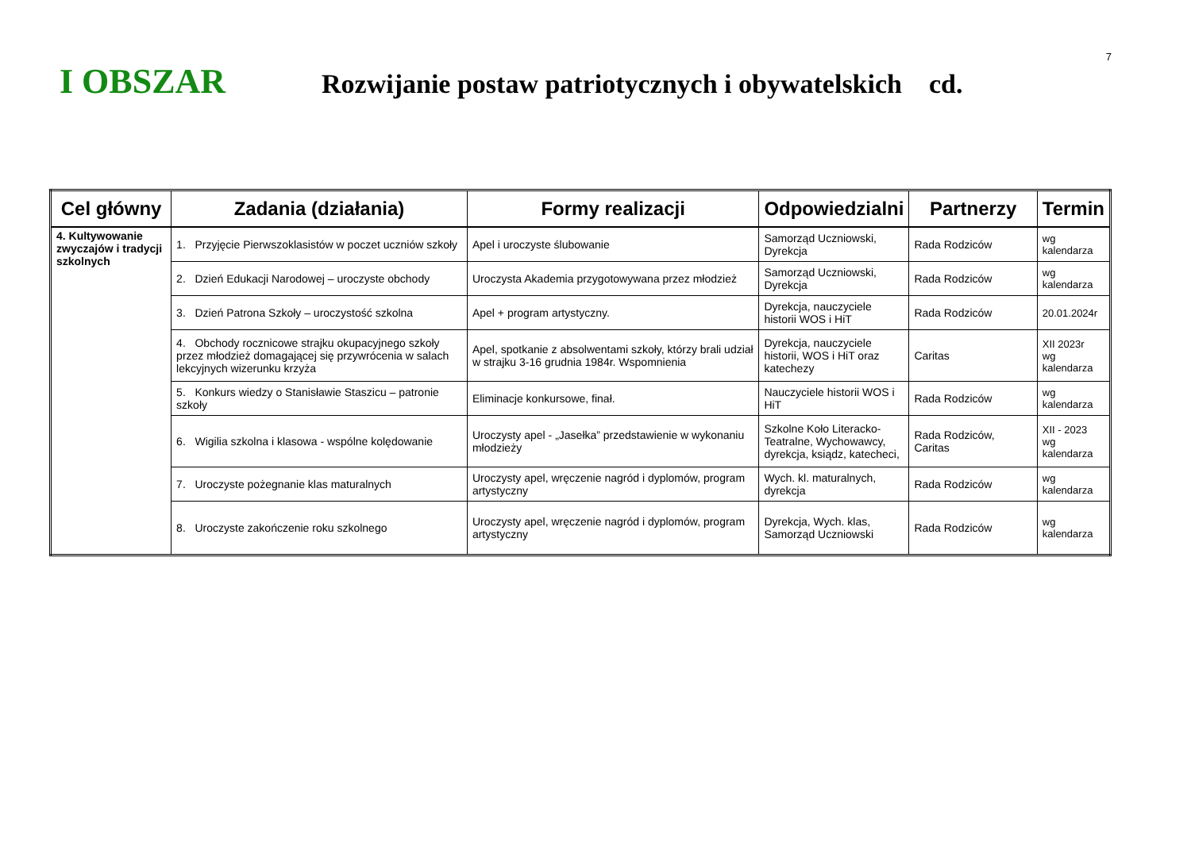7
I OBSZAR
Rozwijanie postaw patriotycznych i obywatelskich cd.
| Cel główny | Zadania (działania) | Formy realizacji | Odpowiedzialni | Partnerzy | Termin |
| --- | --- | --- | --- | --- | --- |
| 4. Kultywowanie zwyczajów i tradycji szkolnych | 1. Przyjęcie Pierwszoklasistów w poczet uczniów szkoły | Apel i uroczyste ślubowanie | Samorząd Uczniowski, Dyrekcja | Rada Rodziców | wg kalendarza |
| | 2. Dzień Edukacji Narodowej – uroczyste obchody | Uroczysta Akademia przygotowywana przez młodzież | Samorząd Uczniowski, Dyrekcja | Rada Rodziców | wg kalendarza |
| | 3. Dzień Patrona Szkoły – uroczystość szkolna | Apel + program artystyczny. | Dyrekcja, nauczyciele historii WOS i HiT | Rada Rodziców | 20.01.2024r |
| | 4. Obchody rocznicowe strajku okupacyjnego szkoły przez młodzież domagającej się przywrócenia w salach lekcyjnych wizerunku krzyża | Apel, spotkanie z absolwentami szkoły, którzy brali udział w strajku 3-16 grudnia 1984r. Wspomnienia | Dyrekcja, nauczyciele historii, WOS i HiT oraz katechezy | Caritas | XII 2023r wg kalendarza |
| | 5. Konkurs wiedzy o Stanisławie Staszicu – patronie szkoły | Eliminacje konkursowe, finał. | Nauczyciele historii WOS i HiT | Rada Rodziców | wg kalendarza |
| | 6. Wigilia szkolna i klasowa - wspólne kolędowanie | Uroczysty apel - „Jasełka” przedstawienie w wykonaniu młodzieży | Szkolne Koło Literacko-Teatralne, Wychowawcy, dyrekcja, ksiądz, katecheci, | Rada Rodziców, Caritas | XII - 2023 wg kalendarza |
| | 7. Uroczyste pożegnanie klas maturalnych | Uroczysty apel, wręczenie nagród i dyplomów, program artystyczny | Wych. kl. maturalnych, dyrekcja | Rada Rodziców | wg kalendarza |
| | 8. Uroczyste zakończenie roku szkolnego | Uroczysty apel, wręczenie nagród i dyplomów, program artystyczny | Dyrekcja, Wych. klas, Samorząd Uczniowski | Rada Rodziców | wg kalendarza |